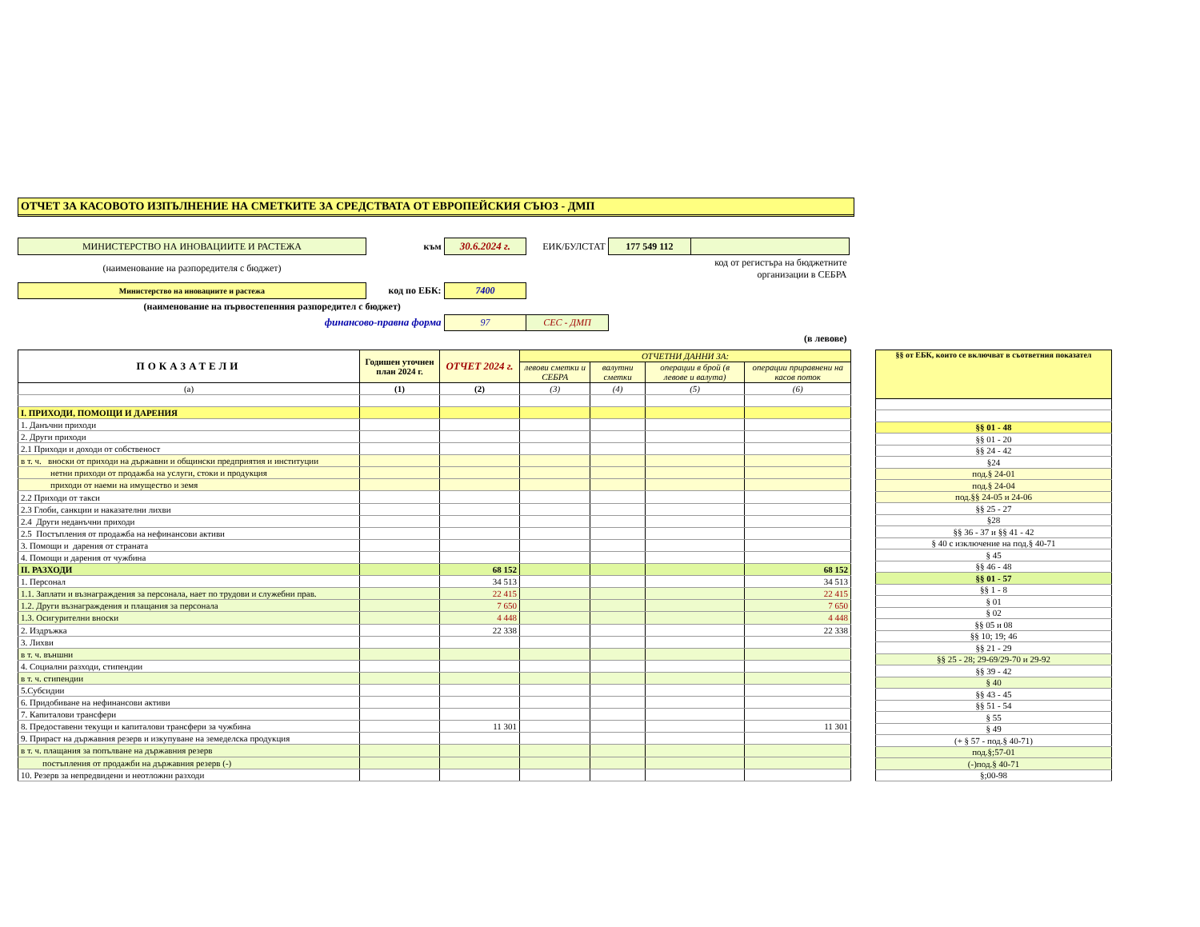ОТЧЕТ ЗА КАСОВОТО ИЗПЪЛНЕНИЕ НА СМЕТКИТЕ ЗА СРЕДСТВАТА ОТ ЕВРОПЕЙСКИЯ СЪЮЗ - ДМП
| МИНИСТЕРСТВО НА ИНОВАЦИИТЕ И РАСТЕЖА | към | 30.6.2024 г. | ЕИК/БУЛСТАТ | 177 549 112 | |
| (наименование на разпоредителя с бюджет) | | | код от регистъра на бюджетните организации в СЕБРА | | |
| Министерство на иновациите и растежа | код по ЕБК: | 7400 | | | |
| (наименование на първостепенния разпоредител с бюджет) | | | | | |
| финансово-правна форма | | 97 | СЕС - ДМП | | |
| (в левове) | | | | | |
| ПОКАЗАТЕЛИ | Годишен уточнен план 2024 г. | ОТЧЕТ 2024 г. | ОТЧЕТНИ ДАННИ ЗА: | | | |
| --- | --- | --- | --- | --- | --- | --- |
| | | | левови сметки и СЕБРА | валутни сметки | операции в брой (в левове и валута) | операции приравнени на касов поток |
| (a) | (1) | (2) | (3) | (4) | (5) | (6) |
| I. ПРИХОДИ, ПОМОЩИ И ДАРЕНИЯ | | | | | | |
| 1. Данъчни приходи | | | | | | |
| 2. Други приходи | | | | | | |
| 2.1 Приходи и доходи от собственост | | | | | | |
| в т. ч. вноски от приходи на държавни и общински предприятия и институции | | | | | | |
| нетни приходи от продажба на услуги, стоки и продукция | | | | | | |
| приходи от наеми на имущество и земя | | | | | | |
| 2.2 Приходи от такси | | | | | | |
| 2.3 Глоби, санкции и наказателни лихви | | | | | | |
| 2.4 Други неданъчни приходи | | | | | | |
| 2.5 Постъпления от продажба на нефинансови активи | | | | | | |
| 3. Помощи и дарения от страната | | | | | | |
| 4. Помощи и дарения от чужбина | | | | | | |
| II. РАЗХОДИ | | 68 152 | | | | 68 152 |
| 1. Персонал | | 34 513 | | | | 34 513 |
| 1.1. Заплати и възнаграждения за персонала, нает по трудови и служебни прав. | | 22 415 | | | | 22 415 |
| 1.2. Други възнаграждения и плащания за персонала | | 7 650 | | | | 7 650 |
| 1.3. Осигурителни вноски | | 4 448 | | | | 4 448 |
| 2. Издръжка | | 22 338 | | | | 22 338 |
| 3. Лихви | | | | | | |
| в т. ч. външни | | | | | | |
| 4. Социални разходи, стипендии | | | | | | |
| в т. ч. стипендии | | | | | | |
| 5.Субсидии | | | | | | |
| 6. Придобиване на нефинансови активи | | | | | | |
| 7. Капиталови трансфери | | | | | | |
| 8. Предоставени текущи и капиталови трансфери за чужбина | | 11 301 | | | | 11 301 |
| 9. Прираст на държавния резерв и изкупуване на земеделска продукция | | | | | | |
| в т. ч. плащания за попълване на държавния резерв | | | | | | |
| постъпления от продажби на държавния резерв (-) | | | | | | |
| 10. Резерв за непредвидени и неотложни разходи | | | | | | |
| §§ от ЕБК, които се включват в съответния показател |
| --- |
| §§ 01 - 48 |
| §§ 01 - 20 |
| §§ 24 - 42 |
| §24 |
| под.§ 24-01 |
| под.§ 24-04 |
| под.§§ 24-05 и 24-06 |
| §§ 25 - 27 |
| §28 |
| §§ 36 - 37 и §§ 41 - 42 |
| § 40 с изключение на под.§ 40-71 |
| § 45 |
| §§ 46 - 48 |
| §§ 01 - 57 |
| §§ 1 - 8 |
| § 01 |
| § 02 |
| §§ 05 и 08 |
| §§ 10; 19; 46 |
| §§ 21 - 29 |
| §§ 25 - 28; 29-69/29-70 и 29-92 |
| §§ 39 - 42 |
| § 40 |
| §§ 43 - 45 |
| §§ 51 - 54 |
| § 55 |
| § 49 |
| (+ § 57 - под.§ 40-71) |
| под.§;57-01 |
| (-)под.§ 40-71 |
| §;00-98 |